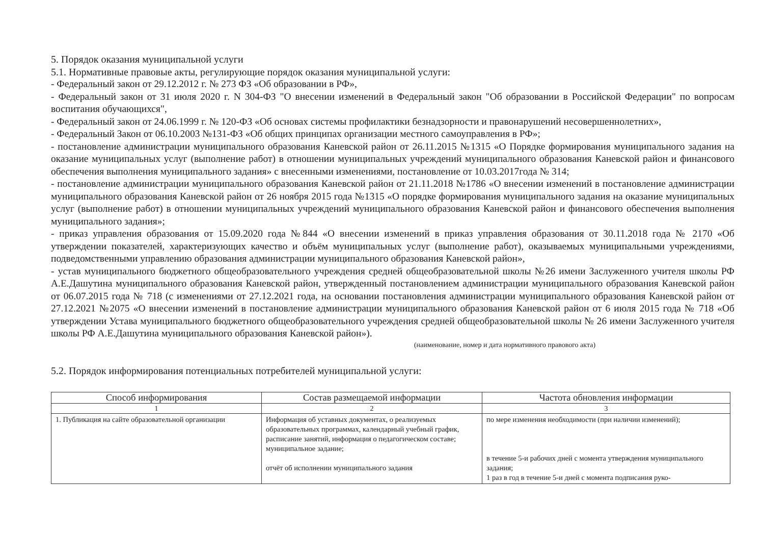5. Порядок оказания муниципальной услуги
5.1. Нормативные правовые акты, регулирующие порядок оказания муниципальной услуги:
- Федеральный закон от 29.12.2012 г. № 273 ФЗ «Об образовании в РФ»,
- Федеральный закон от 31 июля 2020 г. N 304-ФЗ "О внесении изменений в Федеральный закон "Об образовании в Российской Федерации" по вопросам воспитания обучающихся",
- Федеральный закон от 24.06.1999 г. № 120-ФЗ «Об основах системы профилактики безнадзорности и правонарушений несовершеннолетних»,
- Федеральный Закон от 06.10.2003 №131-ФЗ «Об общих принципах организации местного самоуправления в РФ»;
- постановление администрации муниципального образования Каневской район от 26.11.2015 №1315 «О Порядке формирования муниципального задания на оказание муниципальных услуг (выполнение работ) в отношении муниципальных учреждений муниципального образования Каневской район и финансового обеспечения выполнения муниципального задания» с внесенными изменениями, постановление от 10.03.2017года № 314;
- постановление администрации муниципального образования Каневской район от 21.11.2018 №1786 «О внесении изменений в постановление администрации муниципального образования Каневской район от 26 ноября 2015 года №1315 «О порядке формирования муниципального задания на оказание муниципальных услуг (выполнение работ) в отношении муниципальных учреждений муниципального образования Каневской район и финансового обеспечения выполнения муниципального задания»;
- приказ управления образования от 15.09.2020 года №844 «О внесении изменений в приказ управления образования от 30.11.2018 года № 2170 «Об утверждении показателей, характеризующих качество и объём муниципальных услуг (выполнение работ), оказываемых муниципальными учреждениями, подведомственными управлению образования администрации муниципального образования Каневской район»,
- устав муниципального бюджетного общеобразовательного учреждения средней общеобразовательной школы №26 имени Заслуженного учителя школы РФ А.Е.Дашутина муниципального образования Каневской район, утвержденный постановлением администрации муниципального образования Каневской район от 06.07.2015 года № 718 (с изменениями от 27.12.2021 года, на основании постановления администрации муниципального образования Каневской район от 27.12.2021 №2075 «О внесении изменений в постановление администрации муниципального образования Каневской район от 6 июля 2015 года № 718 «Об утверждении Устава муниципального бюджетного общеобразовательного учреждения средней общеобразовательной школы № 26 имени Заслуженного учителя школы РФ А.Е.Дашутина муниципального образования Каневской район»).
(наименование, номер и дата нормативного правового акта)
5.2. Порядок информирования потенциальных потребителей муниципальной услуги:
| Способ информирования | Состав размещаемой информации | Частота обновления информации |
| --- | --- | --- |
| 1 | 2 | 3 |
| 1. Публикация на сайте образовательной организации | Информация об уставных документах, о реализуемых образовательных программах, календарный учебный график, расписание занятий, информация о педагогическом составе; муниципальное задание; отчёт об исполнении муниципального задания | по мере изменения необходимости (при наличии изменений); в течение 5-и рабочих дней с момента утверждения муниципального задания; 1 раз в год в течение 5-и дней с момента подписания руко- |